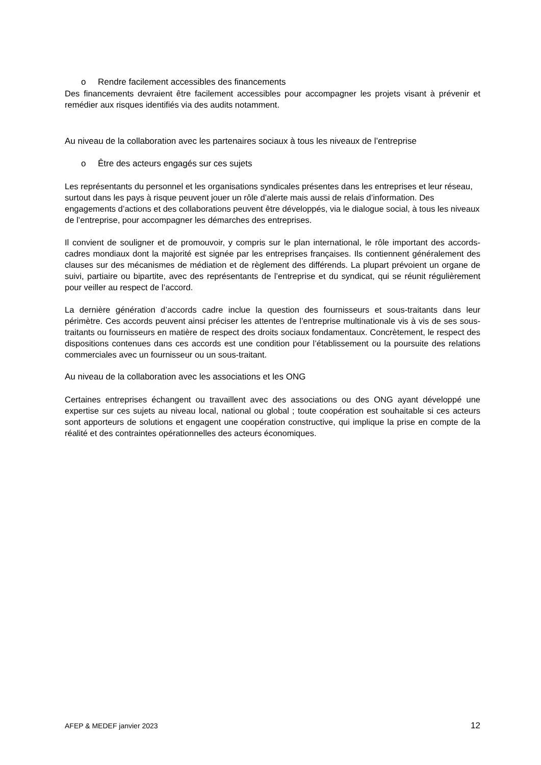o Rendre facilement accessibles des financements
Des financements devraient être facilement accessibles pour accompagner les projets visant à prévenir et remédier aux risques identifiés via des audits notamment.
Au niveau de la collaboration avec les partenaires sociaux à tous les niveaux de l’entreprise
o Être des acteurs engagés sur ces sujets
Les représentants du personnel et les organisations syndicales présentes dans les entreprises et leur réseau, surtout dans les pays à risque peuvent jouer un rôle d’alerte mais aussi de relais d’information. Des engagements d’actions et des collaborations peuvent être développés, via le dialogue social, à tous les niveaux de l’entreprise, pour accompagner les démarches des entreprises.
Il convient de souligner et de promouvoir, y compris sur le plan international, le rôle important des accords-cadres mondiaux dont la majorité est signée par les entreprises françaises. Ils contiennent généralement des clauses sur des mécanismes de médiation et de règlement des différends. La plupart prévoient un organe de suivi, partiaire ou bipartite, avec des représentants de l’entreprise et du syndicat, qui se réunit régulièrement pour veiller au respect de l’accord.
La dernière génération d’accords cadre inclue la question des fournisseurs et sous-traitants dans leur périmètre. Ces accords peuvent ainsi préciser les attentes de l’entreprise multinationale vis à vis de ses sous-traitants ou fournisseurs en matière de respect des droits sociaux fondamentaux. Concrètement, le respect des dispositions contenues dans ces accords est une condition pour l’établissement ou la poursuite des relations commerciales avec un fournisseur ou un sous-traitant.
Au niveau de la collaboration avec les associations et les ONG
Certaines entreprises échangent ou travaillent avec des associations ou des ONG ayant développé une expertise sur ces sujets au niveau local, national ou global ; toute coopération est souhaitable si ces acteurs sont apporteurs de solutions et engagent une coopération constructive, qui implique la prise en compte de la réalité et des contraintes opérationnelles des acteurs économiques.
AFEP & MEDEF janvier 2023 12